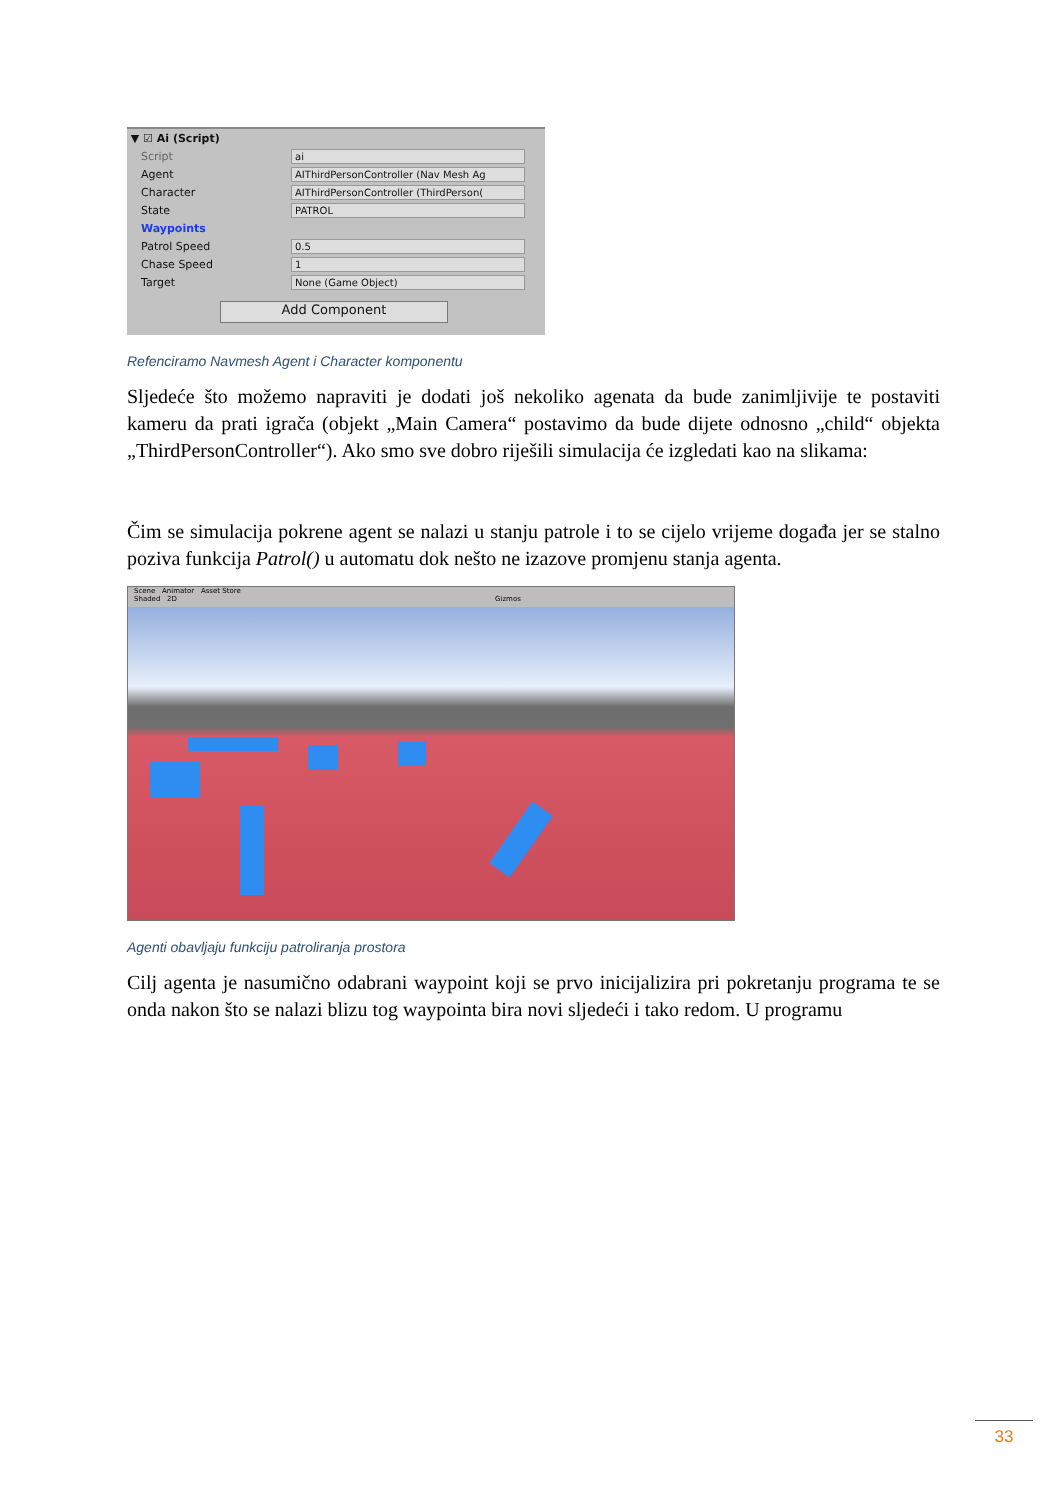▼ ☑ Ai (Script)
Script ai
Agent AIThirdPersonController (Nav Mesh Ag
Character AIThirdPersonController (ThirdPerson(
State PATROL
Waypoints
Patrol Speed 0.5
Chase Speed 1
Target None (Game Object)
Add Component
Refenciramo Navmesh Agent i Character komponentu
Sljedeće što možemo napraviti je dodati još nekoliko agenata da bude zanimljivije te postaviti kameru da prati igrača (objekt „Main Camera“ postavimo da bude dijete odnosno „child“ objekta „ThirdPersonController“). Ako smo sve dobro riješili simulacija će izgledati kao na slikama:
Čim se simulacija pokrene agent se nalazi u stanju patrole i to se cijelo vrijeme događa jer se stalno poziva funkcija Patrol() u automatu dok nešto ne izazove promjenu stanja agenta.
Scene Animator Asset Store
Shaded 2D Gizmos
Agenti obavljaju funkciju patroliranja prostora
Cilj agenta je nasumično odabrani waypoint koji se prvo inicijalizira pri pokretanju programa te se onda nakon što se nalazi blizu tog waypointa bira novi sljedeći i tako redom. U programu
33